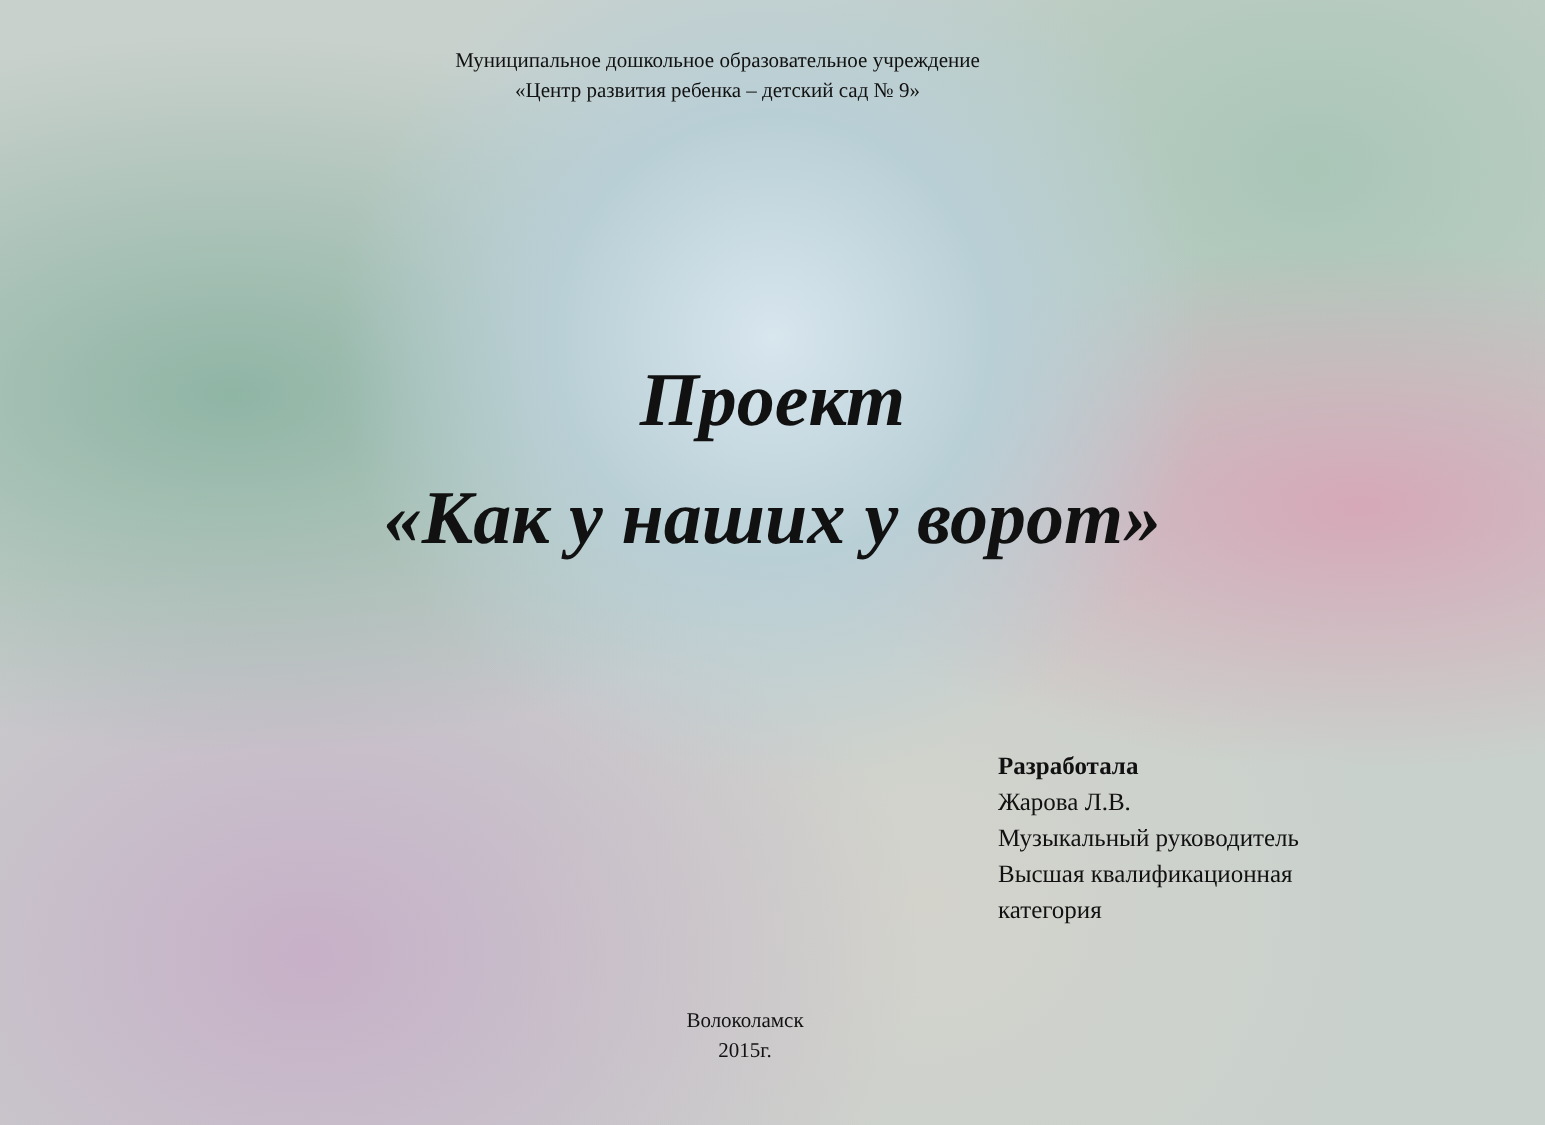Муниципальное дошкольное образовательное учреждение
«Центр развития ребенка – детский сад № 9»
Проект
«Как у наших у ворот»
Разработала
Жарова Л.В.
Музыкальный руководитель
Высшая квалификационная
категория
Волоколамск
2015г.